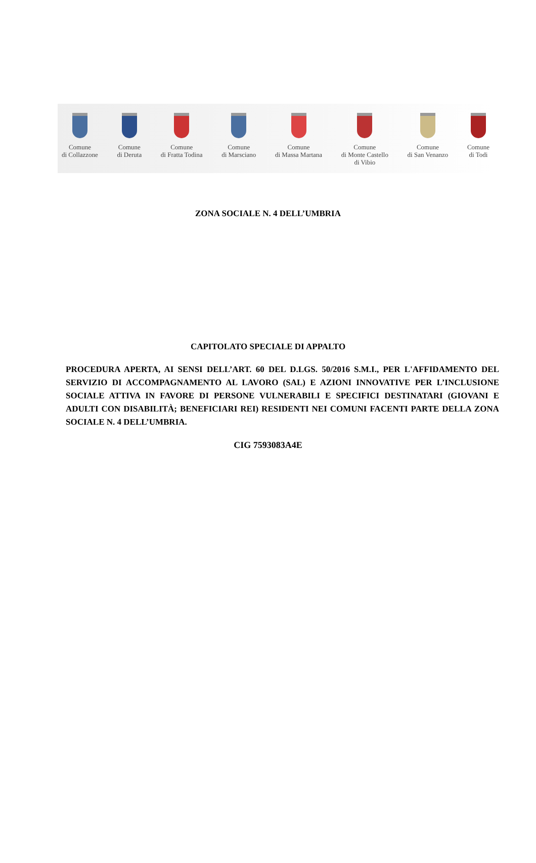Comune
di Collazzone
Comune
di Deruta
Comune
di Fratta Todina
Comune
di Marsciano
Comune
di Massa Martana
Comune
di Monte Castello
di Vibio
Comune
di San Venanzo
Comune
di Todi
ZONA SOCIALE N. 4 DELL’UMBRIA
CAPITOLATO SPECIALE DI APPALTO
PROCEDURA APERTA, AI SENSI DELL’ART. 60 DEL D.LGS. 50/2016 S.M.I., PER L'AFFIDAMENTO DEL SERVIZIO DI ACCOMPAGNAMENTO AL LAVORO (SAL) E AZIONI INNOVATIVE PER L’INCLUSIONE SOCIALE ATTIVA IN FAVORE DI PERSONE VULNERABILI E SPECIFICI DESTINATARI (GIOVANI E ADULTI CON DISABILITÀ; BENEFICIARI REI) RESIDENTI NEI COMUNI FACENTI PARTE DELLA ZONA SOCIALE N. 4 DELL’UMBRIA.
CIG 7593083A4E